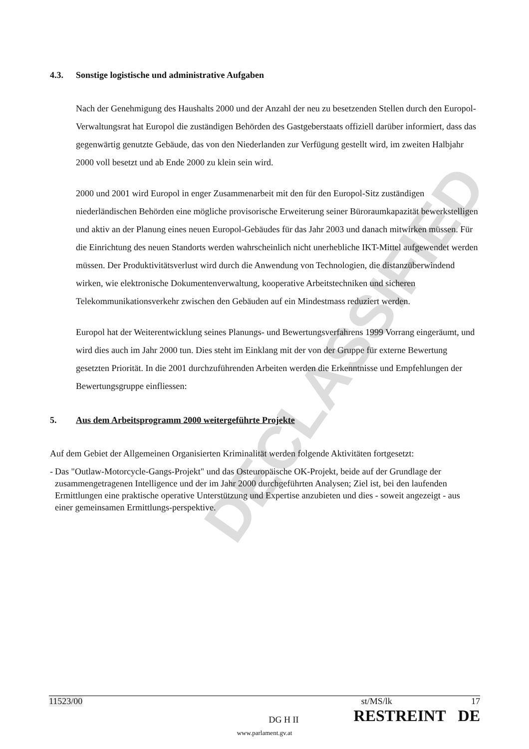DECLASSIFIED
4.3. Sonstige logistische und administrative Aufgaben
Nach der Genehmigung des Haushalts 2000 und der Anzahl der neu zu besetzenden Stellen durch den Europol-Verwaltungsrat hat Europol die zuständigen Behörden des Gastgeberstaats offiziell darüber informiert, dass das gegenwärtig genutzte Gebäude, das von den Niederlanden zur Verfügung gestellt wird, im zweiten Halbjahr 2000 voll besetzt und ab Ende 2000 zu klein sein wird.
2000 und 2001 wird Europol in enger Zusammenarbeit mit den für den Europol-Sitz zuständigen niederländischen Behörden eine mögliche provisorische Erweiterung seiner Büroraumkapazität bewerkstelligen und aktiv an der Planung eines neuen Europol-Gebäudes für das Jahr 2003 und danach mitwirken müssen. Für die Einrichtung des neuen Standorts werden wahrscheinlich nicht unerhebliche IKT-Mittel aufgewendet werden müssen. Der Produktivitätsverlust wird durch die Anwendung von Technologien, die distanzüberwindend wirken, wie elektronische Dokumentenverwaltung, kooperative Arbeitstechniken und sicheren Telekommunikationsverkehr zwischen den Gebäuden auf ein Mindestmass reduziert werden.
Europol hat der Weiterentwicklung seines Planungs- und Bewertungsverfahrens 1999 Vorrang eingeräumt, und wird dies auch im Jahr 2000 tun. Dies steht im Einklang mit der von der Gruppe für externe Bewertung gesetzten Priorität. In die 2001 durchzuführenden Arbeiten werden die Erkenntnisse und Empfehlungen der Bewertungsgruppe einfliessen:
5. Aus dem Arbeitsprogramm 2000 weitergeführte Projekte
Auf dem Gebiet der Allgemeinen Organisierten Kriminalität werden folgende Aktivitäten fortgesetzt:
- Das "Outlaw-Motorcycle-Gangs-Projekt" und das Osteuropäische OK-Projekt, beide auf der Grundlage der zusammengetragenen Intelligence und der im Jahr 2000 durchgeführten Analysen; Ziel ist, bei den laufenden Ermittlungen eine praktische operative Unterstützung und Expertise anzubieten und dies - soweit angezeigt - aus einer gemeinsamen Ermittlungs-perspektive.
11523/00 st/MS/lk 17
DG H II RESTREINT DE
www.parlament.gv.at